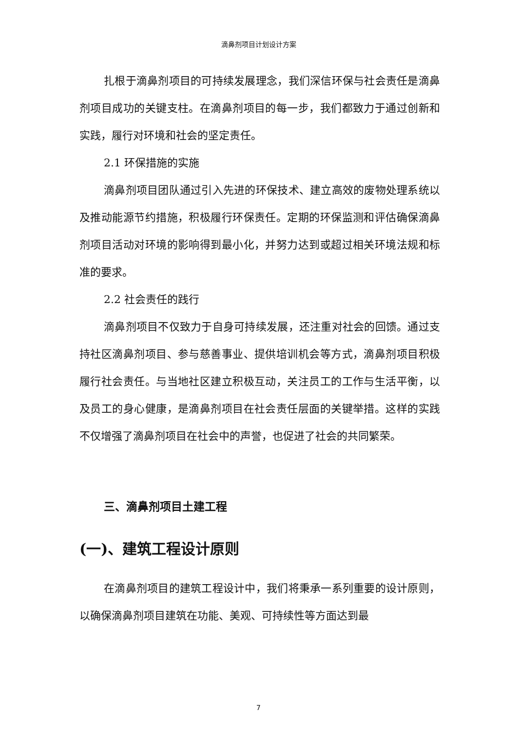滴鼻剂项目计划设计方案
扎根于滴鼻剂项目的可持续发展理念，我们深信环保与社会责任是滴鼻剂项目成功的关键支柱。在滴鼻剂项目的每一步，我们都致力于通过创新和实践，履行对环境和社会的坚定责任。
2.1 环保措施的实施
滴鼻剂项目团队通过引入先进的环保技术、建立高效的废物处理系统以及推动能源节约措施，积极履行环保责任。定期的环保监测和评估确保滴鼻剂项目活动对环境的影响得到最小化，并努力达到或超过相关环境法规和标准的要求。
2.2 社会责任的践行
滴鼻剂项目不仅致力于自身可持续发展，还注重对社会的回馈。通过支持社区滴鼻剂项目、参与慈善事业、提供培训机会等方式，滴鼻剂项目积极履行社会责任。与当地社区建立积极互动，关注员工的工作与生活平衡，以及员工的身心健康，是滴鼻剂项目在社会责任层面的关键举措。这样的实践不仅增强了滴鼻剂项目在社会中的声誉，也促进了社会的共同繁荣。
三、滴鼻剂项目土建工程
(一)、建筑工程设计原则
在滴鼻剂项目的建筑工程设计中，我们将秉承一系列重要的设计原则，以确保滴鼻剂项目建筑在功能、美观、可持续性等方面达到最
7